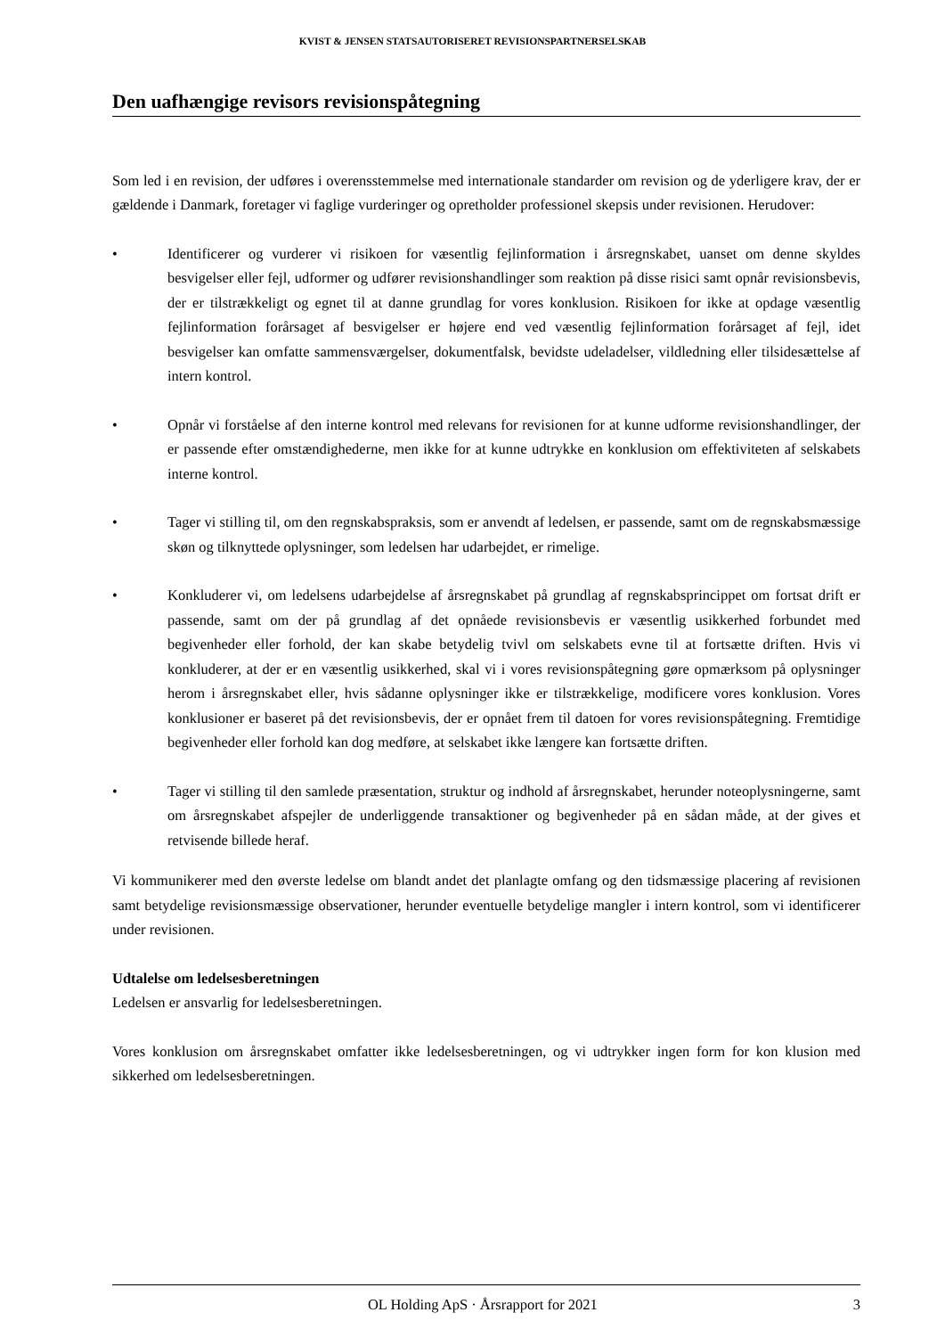KVIST & JENSEN STATSAUTORISERET REVISIONSPARTNERSELSKAB
Den uafhængige revisors revisionspåtegning
Som led i en revision, der udføres i overensstemmelse med internationale standarder om revision og de yderligere krav, der er gældende i Danmark, foretager vi faglige vurderinger og opretholder professionel skepsis under revisionen. Herudover:
• Identificerer og vurderer vi risikoen for væsentlig fejlinformation i årsregnskabet, uanset om denne skyldes besvigelser eller fejl, udformer og udfører revisionshandlinger som reaktion på disse risici samt opnår revisionsbevis, der er tilstrækkeligt og egnet til at danne grundlag for vores konklusion. Risikoen for ikke at opdage væsentlig fejlinformation forårsaget af besvigelser er højere end ved væsentlig fejlinformation forårsaget af fejl, idet besvigelser kan omfatte sammensværgelser, dokumentfalsk, bevidste udeladelser, vildledning eller tilsidesættelse af intern kontrol.
• Opnår vi forståelse af den interne kontrol med relevans for revisionen for at kunne udforme revisionshandlinger, der er passende efter omstændighederne, men ikke for at kunne udtrykke en konklusion om effektiviteten af selskabets interne kontrol.
• Tager vi stilling til, om den regnskabspraksis, som er anvendt af ledelsen, er passende, samt om de regnskabsmæssige skøn og tilknyttede oplysninger, som ledelsen har udarbejdet, er rimelige.
• Konkluderer vi, om ledelsens udarbejdelse af årsregnskabet på grundlag af regnskabsprincippet om fortsat drift er passende, samt om der på grundlag af det opnåede revisionsbevis er væsentlig usikkerhed forbundet med begivenheder eller forhold, der kan skabe betydelig tvivl om selskabets evne til at fortsætte driften. Hvis vi konkluderer, at der er en væsentlig usikkerhed, skal vi i vores revisionspåtegning gøre opmærksom på oplysninger herom i årsregnskabet eller, hvis sådanne oplysninger ikke er tilstrækkelige, modificere vores konklusion. Vores konklusioner er baseret på det revisionsbevis, der er opnået frem til datoen for vores revisionspåtegning. Fremtidige begivenheder eller forhold kan dog medføre, at selskabet ikke længere kan fortsætte driften.
• Tager vi stilling til den samlede præsentation, struktur og indhold af årsregnskabet, herunder noteoplysningerne, samt om årsregnskabet afspejler de underliggende transaktioner og begivenheder på en sådan måde, at der gives et retvisende billede heraf.
Vi kommunikerer med den øverste ledelse om blandt andet det planlagte omfang og den tidsmæssige placering af revisionen samt betydelige revisionsmæssige observationer, herunder eventuelle betydelige mangler i intern kontrol, som vi identificerer under revisionen.
Udtalelse om ledelsesberetningen
Ledelsen er ansvarlig for ledelsesberetningen.
Vores konklusion om årsregnskabet omfatter ikke ledelsesberetningen, og vi udtrykker ingen form for kon klusion med sikkerhed om ledelsesberetningen.
OL Holding ApS · Årsrapport for 2021 3